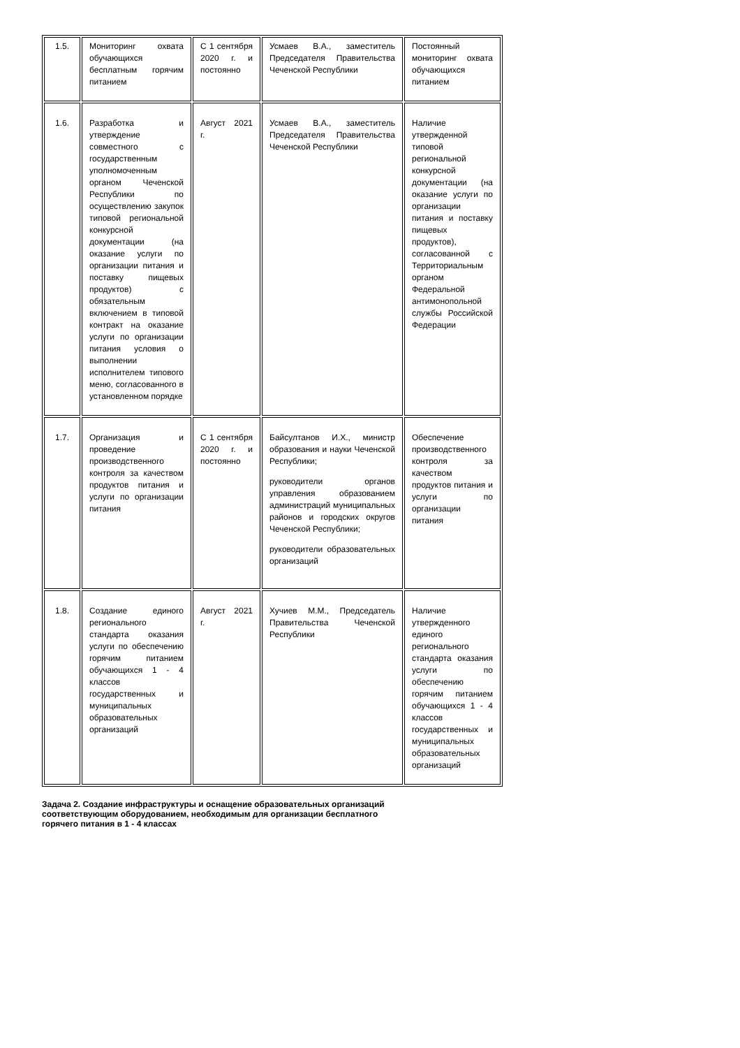| 1.5. | Мониторинг охвата обучающихся бесплатным горячим питанием | С 1 сентября 2020 г. и постоянно | Усмаев В.А., заместитель Председателя Правительства Чеченской Республики | Постоянный мониторинг охвата обучающихся питанием |
| 1.6. | Разработка и утверждение совместного с государственным уполномоченным органом Чеченской Республики по осуществлению закупок типовой региональной конкурсной документации (на оказание услуги по организации питания и поставку пищевых продуктов) с обязательным включением в типовой контракт на оказание услуги по организации питания условия о выполнении исполнителем типового меню, согласованного в установленном порядке | Август 2021 г. | Усмаев В.А., заместитель Председателя Правительства Чеченской Республики | Наличие утвержденной типовой региональной конкурсной документации (на оказание услуги по организации питания и поставку пищевых продуктов), согласованной с Территориальным органом Федеральной антимонопольной службы Российской Федерации |
| 1.7. | Организация и проведение производственного контроля за качеством продуктов питания и услуги по организации питания | С 1 сентября 2020 г. и постоянно | Байсултанов И.Х., министр образования и науки Чеченской Республики; руководители органов управления образованием администраций муниципальных районов и городских округов Чеченской Республики; руководители образовательных организаций | Обеспечение производственного контроля за качеством продуктов питания и услуги по организации питания |
| 1.8. | Создание единого регионального стандарта оказания услуги по обеспечению горячим питанием обучающихся 1 - 4 классов государственных и муниципальных образовательных организаций | Август 2021 г. | Хучиев М.М., Председатель Правительства Чеченской Республики | Наличие утвержденного единого регионального стандарта оказания услуги по обеспечению горячим питанием обучающихся 1 - 4 классов государственных и муниципальных образовательных организаций |
Задача 2. Создание инфраструктуры и оснащение образовательных организаций соответствующим оборудованием, необходимым для организации бесплатного горячего питания в 1 - 4 классах